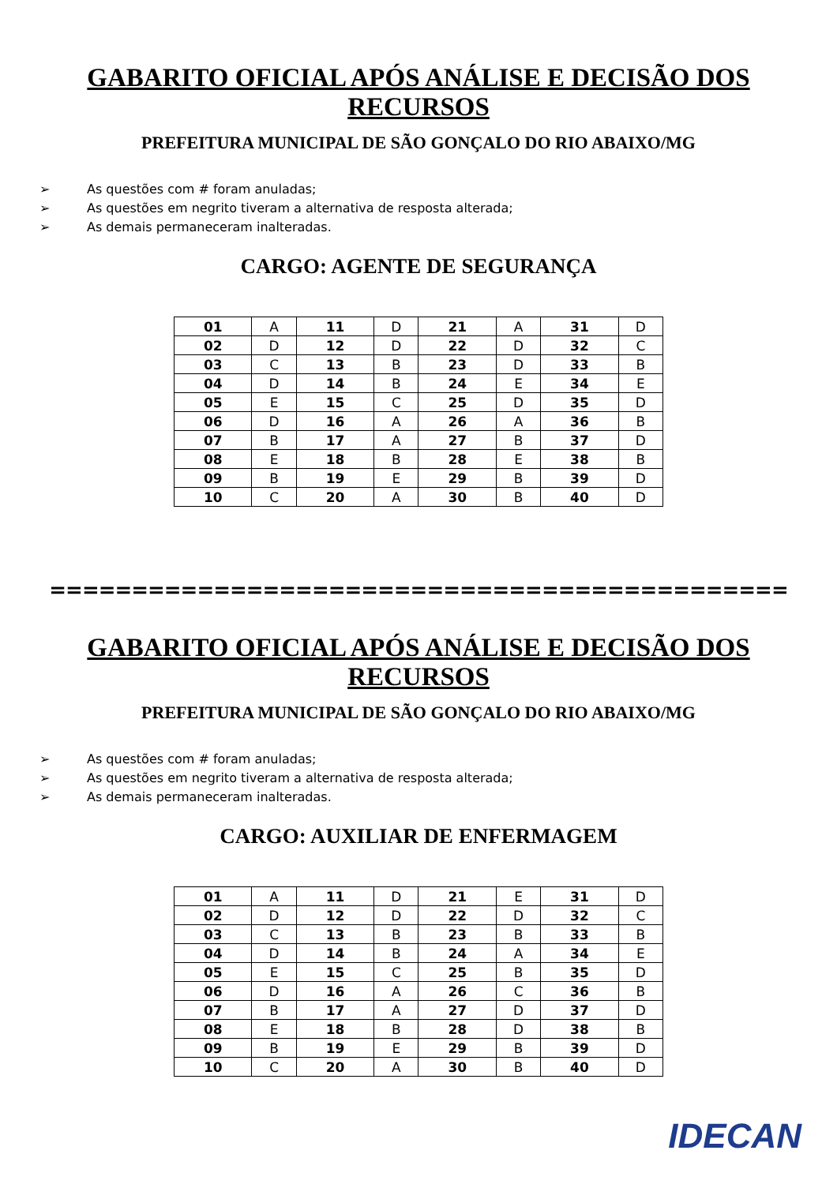GABARITO OFICIAL APÓS ANÁLISE E DECISÃO DOS
RECURSOS
PREFEITURA MUNICIPAL DE SÃO GONÇALO DO RIO ABAIXO/MG
➢ As questões com # foram anuladas;
➢ As questões em negrito tiveram a alternativa de resposta alterada;
➢ As demais permaneceram inalteradas.
CARGO: AGENTE DE SEGURANÇA
| 01 | A | 11 | D | 21 | A | 31 | D |
| 02 | D | 12 | D | 22 | D | 32 | C |
| 03 | C | 13 | B | 23 | D | 33 | B |
| 04 | D | 14 | B | 24 | E | 34 | E |
| 05 | E | 15 | C | 25 | D | 35 | D |
| 06 | D | 16 | A | 26 | A | 36 | B |
| 07 | B | 17 | A | 27 | B | 37 | D |
| 08 | E | 18 | B | 28 | E | 38 | B |
| 09 | B | 19 | E | 29 | B | 39 | D |
| 10 | C | 20 | A | 30 | B | 40 | D |
=============================================
GABARITO OFICIAL APÓS ANÁLISE E DECISÃO DOS
RECURSOS
PREFEITURA MUNICIPAL DE SÃO GONÇALO DO RIO ABAIXO/MG
➢ As questões com # foram anuladas;
➢ As questões em negrito tiveram a alternativa de resposta alterada;
➢ As demais permaneceram inalteradas.
CARGO: AUXILIAR DE ENFERMAGEM
| 01 | A | 11 | D | 21 | E | 31 | D |
| 02 | D | 12 | D | 22 | D | 32 | C |
| 03 | C | 13 | B | 23 | B | 33 | B |
| 04 | D | 14 | B | 24 | A | 34 | E |
| 05 | E | 15 | C | 25 | B | 35 | D |
| 06 | D | 16 | A | 26 | C | 36 | B |
| 07 | B | 17 | A | 27 | D | 37 | D |
| 08 | E | 18 | B | 28 | D | 38 | B |
| 09 | B | 19 | E | 29 | B | 39 | D |
| 10 | C | 20 | A | 30 | B | 40 | D |
IDECAN